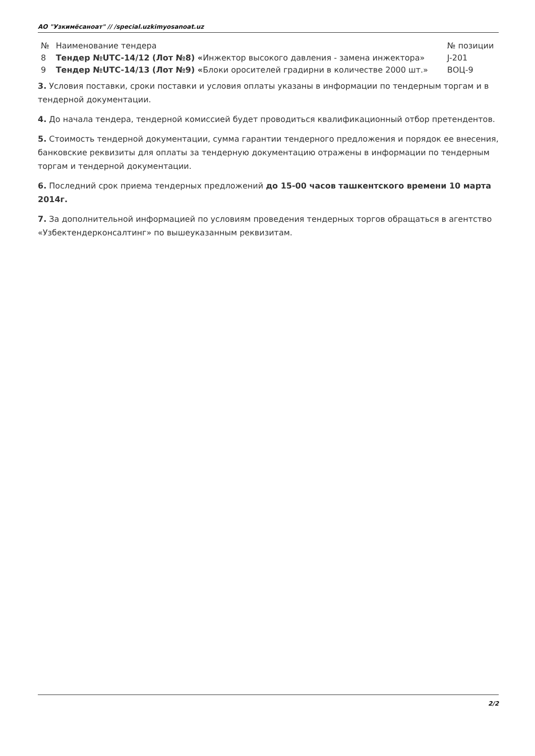АО "Узкимёсаноат" // /special.uzkimyosanoat.uz
| № | Наименование тендера | № позиции |
| 8 | Тендер №UTC-14/12 (Лот №8) « Инжектор высокого давления - замена инжектора» | J-201 |
| 9 | Тендер №UTC-14/13 (Лот №9) « Блоки оросителей градирни в количестве 2000 шт.» | ВОЦ-9 |
3. Условия поставки, сроки поставки и условия оплаты указаны в информации по тендерным торгам и в тендерной документации.
4. До начала тендера, тендерной комиссией будет проводиться квалификационный отбор претендентов.
5. Стоимость тендерной документации, сумма гарантии тендерного предложения и порядок ее внесения, банковские реквизиты для оплаты за тендерную документацию отражены в информации по тендерным торгам и тендерной документации.
6. Последний срок приема тендерных предложений до 15-00 часов ташкентского времени 10 марта 2014г.
7. За дополнительной информацией по условиям проведения тендерных торгов обращаться в агентство «Узбектендерконсалтинг» по вышеуказанным реквизитам.
2/2